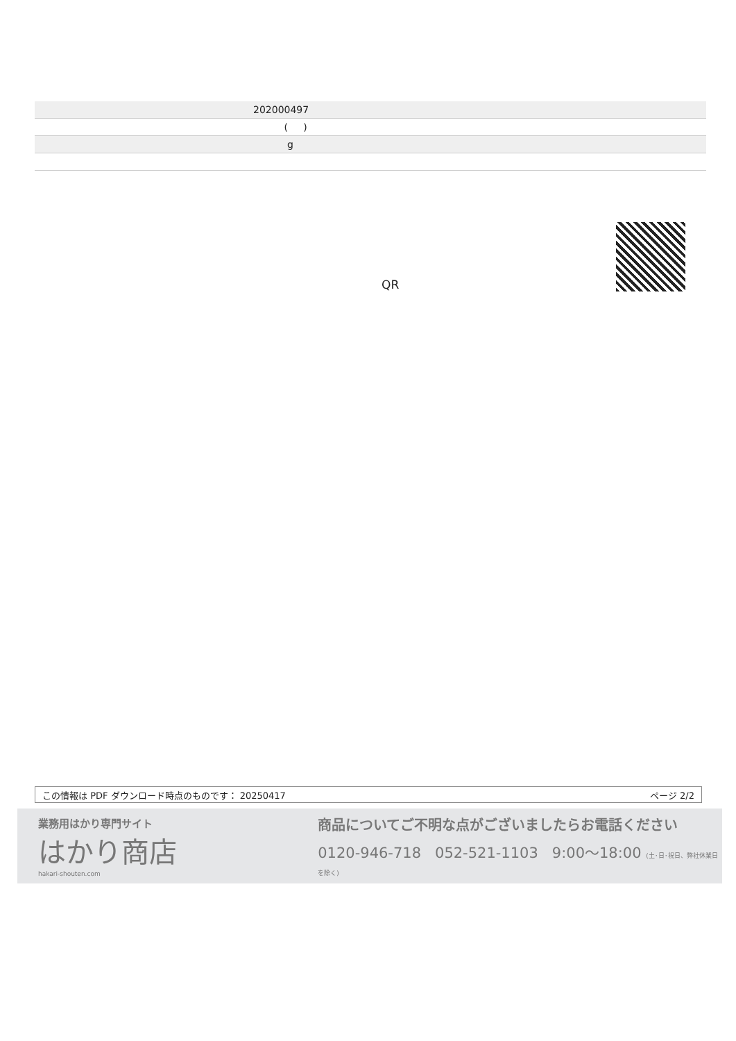| | 202000497 |
| | ( ) |
| | g |
QR
この情報は PDF ダウンロード時点のものです： 20250417 ページ 2/2
業務用はかり専門サイト
はかり商店
hakari-shouten.com
商品についてご不明な点がございましたらお電話ください
0120-946-718 052-521-1103 9:00〜18:00 (土･日･祝日、弊社休業日を除く)